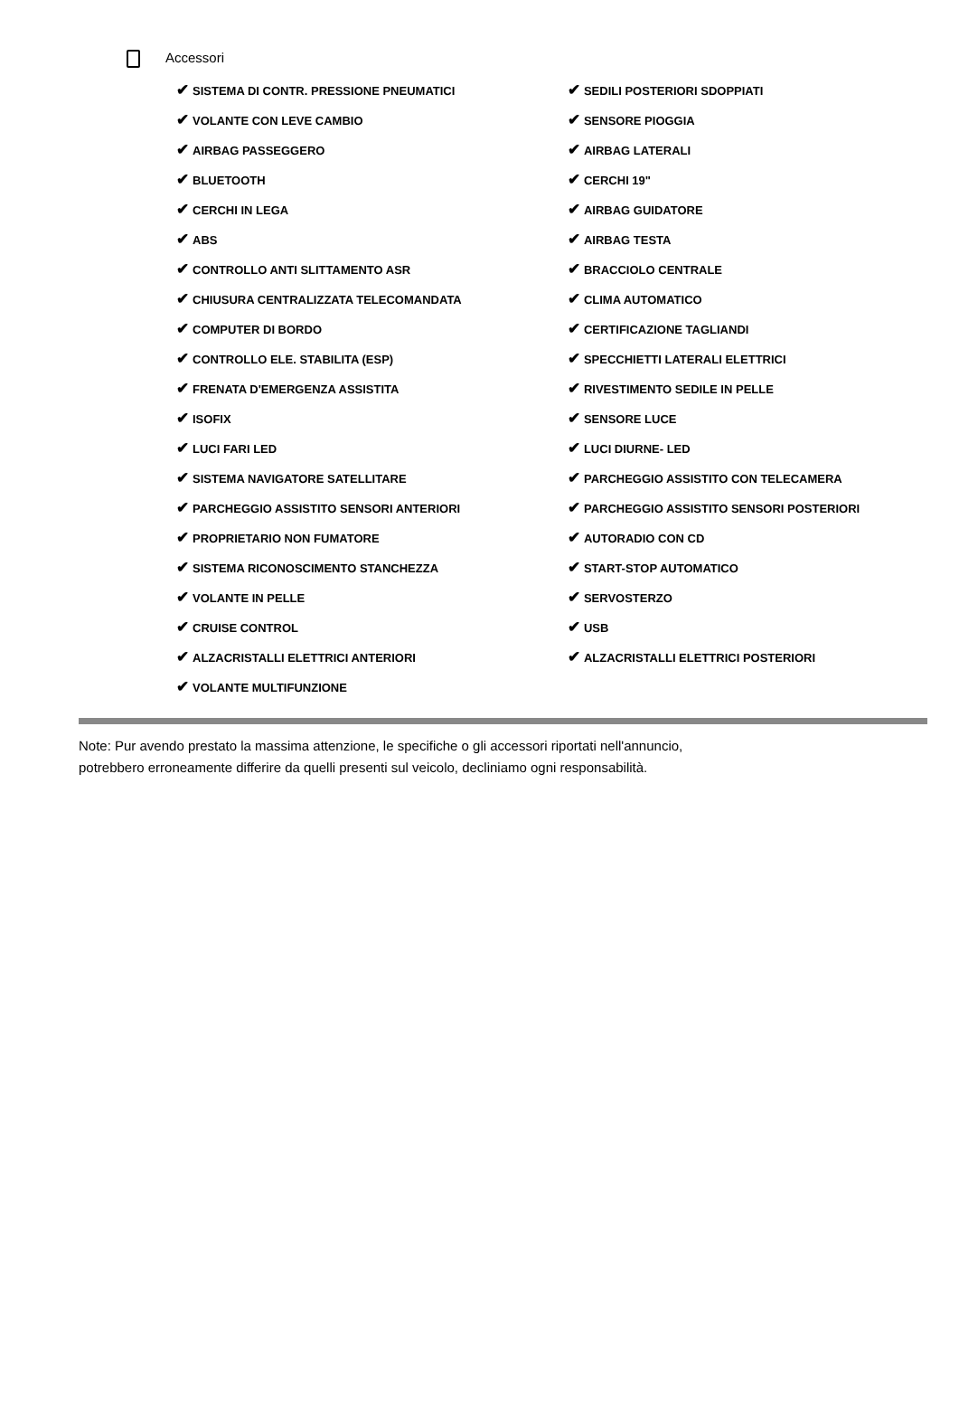Accessori
| ✔ SISTEMA DI CONTR. PRESSIONE PNEUMATICI | ✔ SEDILI POSTERIORI SDOPPIATI |
| ✔ VOLANTE CON LEVE CAMBIO | ✔ SENSORE PIOGGIA |
| ✔ AIRBAG PASSEGGERO | ✔ AIRBAG LATERALI |
| ✔ BLUETOOTH | ✔ CERCHI 19" |
| ✔ CERCHI IN LEGA | ✔ AIRBAG GUIDATORE |
| ✔ ABS | ✔ AIRBAG TESTA |
| ✔ CONTROLLO ANTI SLITTAMENTO ASR | ✔ BRACCIOLO CENTRALE |
| ✔ CHIUSURA CENTRALIZZATA TELECOMANDATA | ✔ CLIMA AUTOMATICO |
| ✔ COMPUTER DI BORDO | ✔ CERTIFICAZIONE TAGLIANDI |
| ✔ CONTROLLO ELE. STABILITA (ESP) | ✔ SPECCHIETTI LATERALI ELETTRICI |
| ✔ FRENATA D'EMERGENZA ASSISTITA | ✔ RIVESTIMENTO SEDILE IN PELLE |
| ✔ ISOFIX | ✔ SENSORE LUCE |
| ✔ LUCI FARI LED | ✔ LUCI DIURNE- LED |
| ✔ SISTEMA NAVIGATORE SATELLITARE | ✔ PARCHEGGIO ASSISTITO CON TELECAMERA |
| ✔ PARCHEGGIO ASSISTITO SENSORI ANTERIORI | ✔ PARCHEGGIO ASSISTITO SENSORI POSTERIORI |
| ✔ PROPRIETARIO NON FUMATORE | ✔ AUTORADIO CON CD |
| ✔ SISTEMA RICONOSCIMENTO STANCHEZZA | ✔ START-STOP AUTOMATICO |
| ✔ VOLANTE IN PELLE | ✔ SERVOSTERZO |
| ✔ CRUISE CONTROL | ✔ USB |
| ✔ ALZACRISTALLI ELETTRICI ANTERIORI | ✔ ALZACRISTALLI ELETTRICI POSTERIORI |
| ✔ VOLANTE MULTIFUNZIONE | |
Note: Pur avendo prestato la massima attenzione, le specifiche o gli accessori riportati nell'annuncio,
potrebbero erroneamente differire da quelli presenti sul veicolo, decliniamo ogni responsabilità.